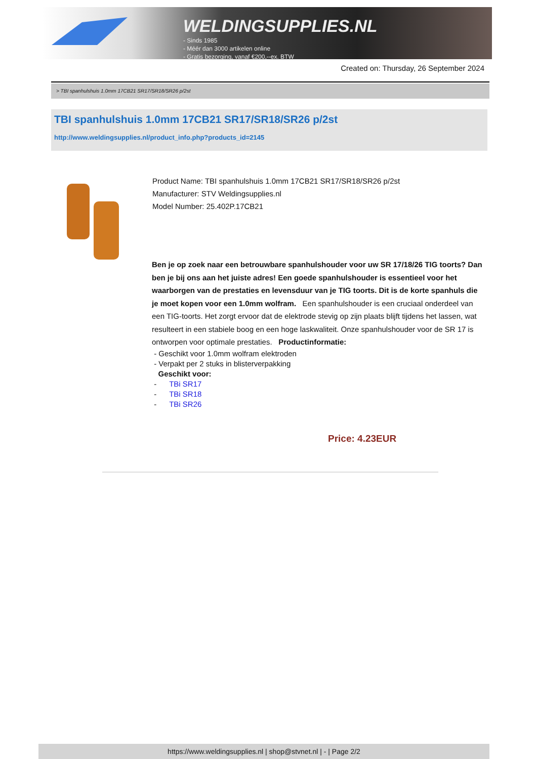WELDINGSUPPLIES.NL
- Sinds 1985
- Méér dan 3000 artikelen online
- Gratis bezorging, vanaf €200,--ex. BTW
Created on: Thursday, 26 September 2024
> TBI spanhulshuis 1.0mm 17CB21 SR17/SR18/SR26 p/2st
TBI spanhulshuis 1.0mm 17CB21 SR17/SR18/SR26 p/2st
http://www.weldingsupplies.nl/product_info.php?products_id=2145
Product Name: TBI spanhulshuis 1.0mm 17CB21 SR17/SR18/SR26 p/2st
Manufacturer: STV Weldingsupplies.nl
Model Number: 25.402P.17CB21
Ben je op zoek naar een betrouwbare spanhulshouder voor uw SR 17/18/26 TIG toorts? Dan ben je bij ons aan het juiste adres! Een goede spanhulshouder is essentieel voor het waarborgen van de prestaties en levensduur van je TIG toorts. Dit is de korte spanhuls die je moet kopen voor een 1.0mm wolfram. Een spanhulshouder is een cruciaal onderdeel van een TIG-toorts. Het zorgt ervoor dat de elektrode stevig op zijn plaats blijft tijdens het lassen, wat resulteert in een stabiele boog en een hoge laskwaliteit. Onze spanhulshouder voor de SR 17 is ontworpen voor optimale prestaties. Productinformatie:
- Geschikt voor 1.0mm wolfram elektroden
- Verpakt per 2 stuks in blisterverpakking
Geschikt voor:
- TBi SR17
- TBi SR18
- TBi SR26
Price: 4.23EUR
https://www.weldingsupplies.nl | shop@stvnet.nl | - | Page 2/2